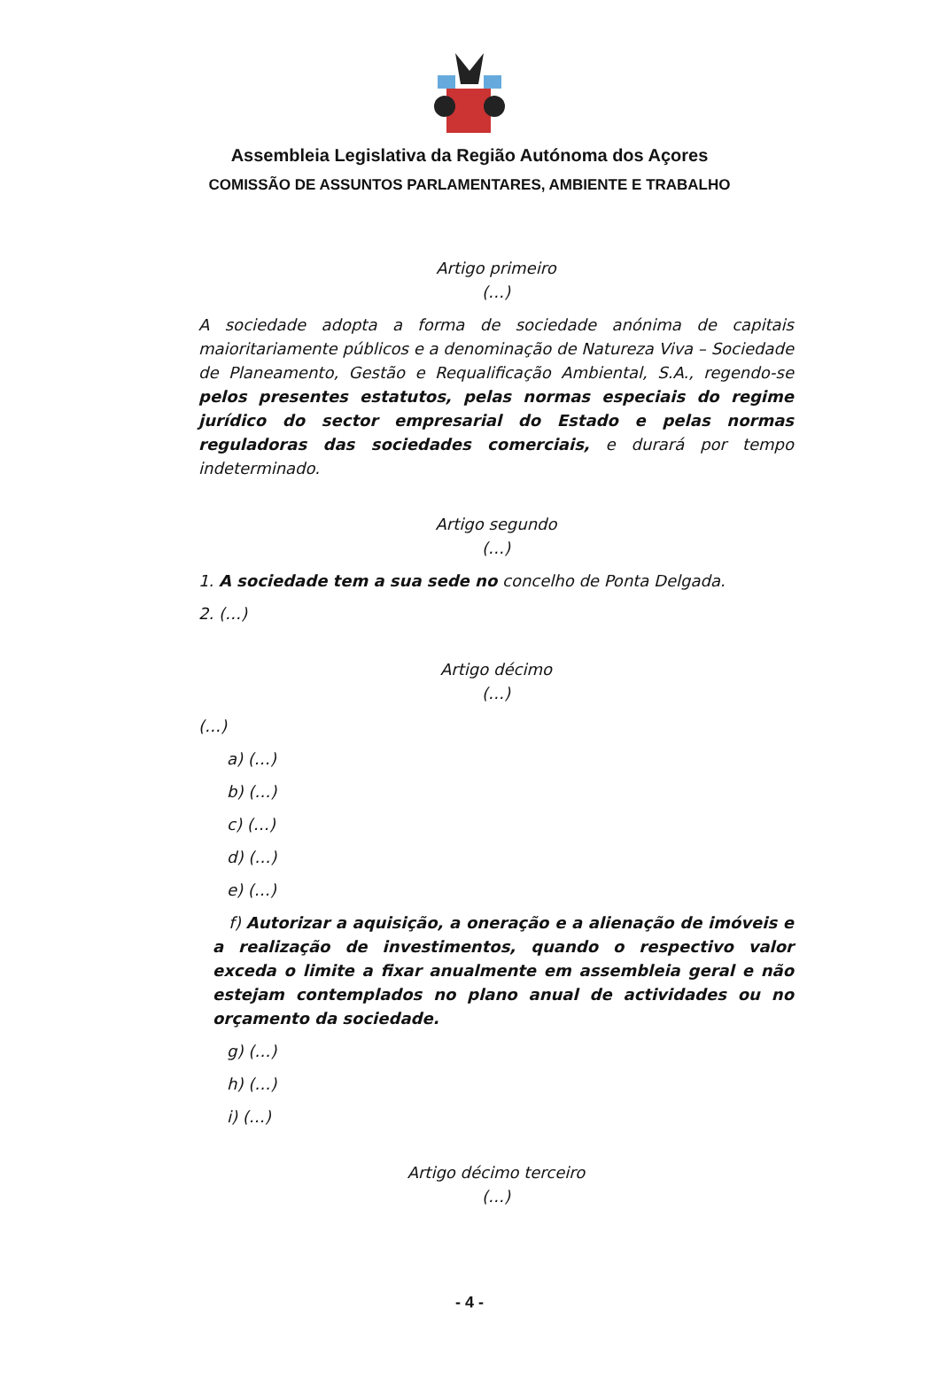Assembleia Legislativa da Região Autónoma dos Açores
COMISSÃO DE ASSUNTOS PARLAMENTARES, AMBIENTE E TRABALHO
Artigo primeiro
(…)
A sociedade adopta a forma de sociedade anónima de capitais maioritariamente públicos e a denominação de Natureza Viva – Sociedade de Planeamento, Gestão e Requalificação Ambiental, S.A., regendo-se pelos presentes estatutos, pelas normas especiais do regime jurídico do sector empresarial do Estado e pelas normas reguladoras das sociedades comerciais, e durará por tempo indeterminado.
Artigo segundo
(…)
1. A sociedade tem a sua sede no concelho de Ponta Delgada.
2. (…)
Artigo décimo
(…)
(…)
a) (…)
b) (…)
c) (…)
d) (…)
e) (…)
f) Autorizar a aquisição, a oneração e a alienação de imóveis e a realização de investimentos, quando o respectivo valor exceda o limite a fixar anualmente em assembleia geral e não estejam contemplados no plano anual de actividades ou no orçamento da sociedade.
g) (…)
h) (…)
i) (…)
Artigo décimo terceiro
(…)
- 4 -